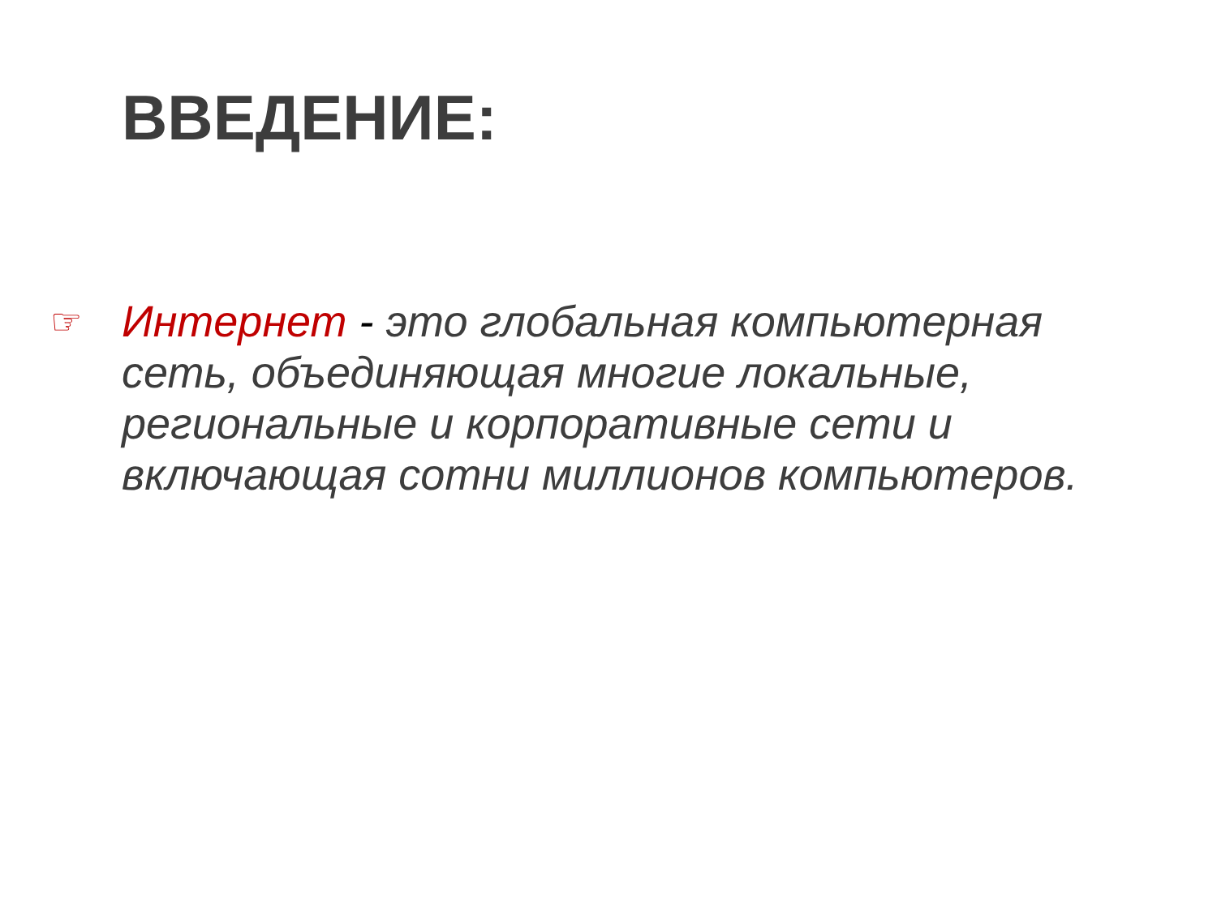ВВЕДЕНИЕ:
☞
Интернет - это глобальная компьютерная сеть, объединяющая многие локальные, региональные и корпоративные сети и включающая сотни миллионов компьютеров.